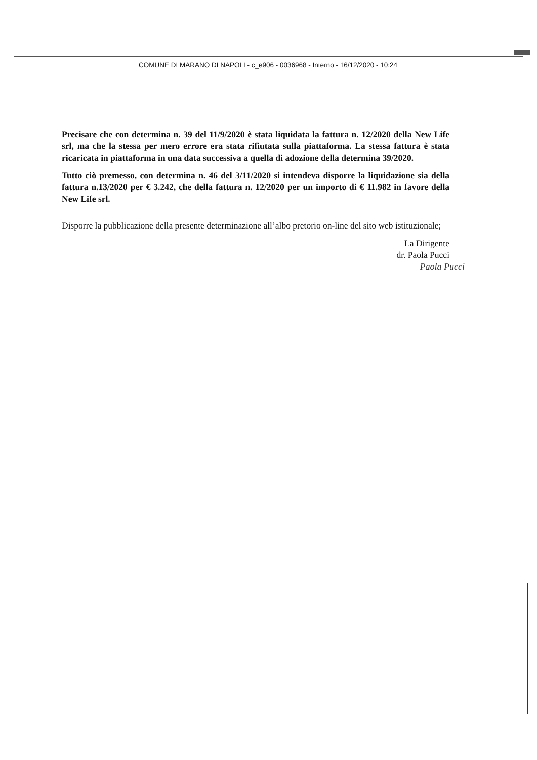COMUNE DI MARANO DI NAPOLI - c_e906 - 0036968 - Interno - 16/12/2020 - 10:24
Precisare che con determina n. 39 del 11/9/2020 è stata liquidata la fattura n. 12/2020 della New Life srl, ma che la stessa per mero errore era stata rifiutata sulla piattaforma. La stessa fattura è stata ricaricata in piattaforma in una data successiva a quella di adozione della determina 39/2020.
Tutto ciò premesso, con determina n. 46 del 3/11/2020 si intendeva disporre la liquidazione sia della fattura n.13/2020 per € 3.242, che della fattura n. 12/2020 per un importo di € 11.982 in favore della New Life srl.
Disporre la pubblicazione della presente determinazione all’albo pretorio on-line del sito web istituzionale;
La Dirigente
dr. Paola Pucci
Paola Pucci